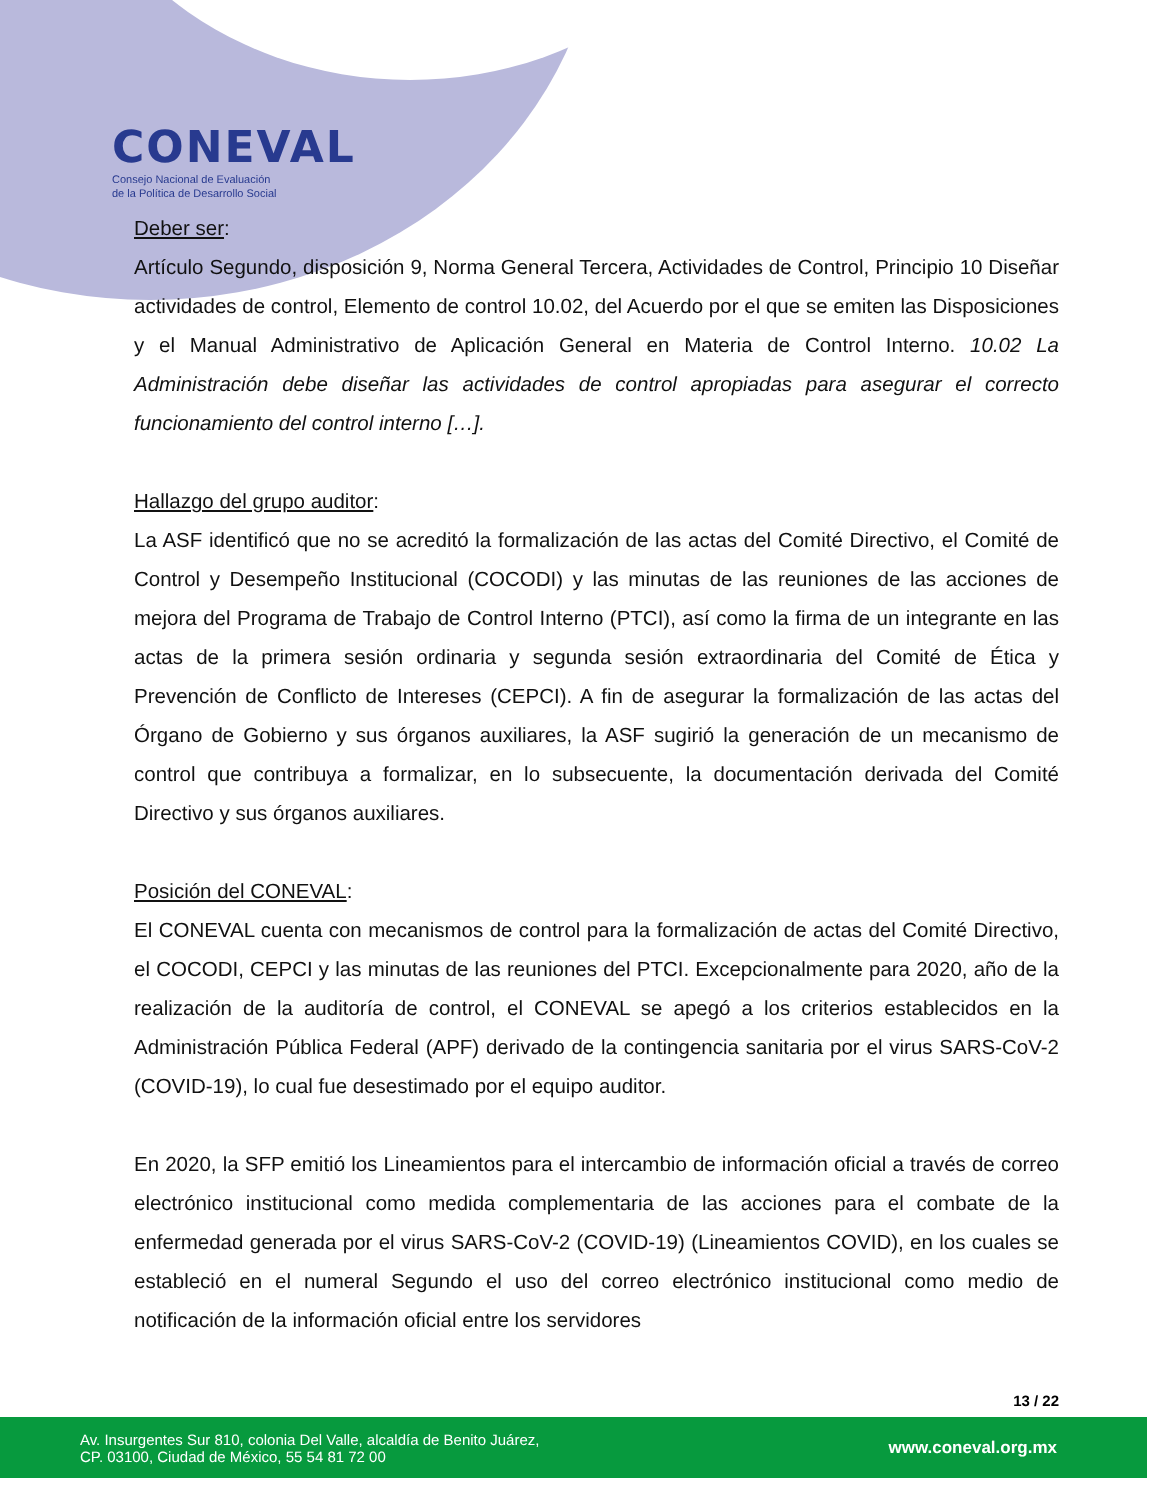CONEVAL
Consejo Nacional de Evaluación
de la Política de Desarrollo Social
Deber ser:
Artículo Segundo, disposición 9, Norma General Tercera, Actividades de Control, Principio 10 Diseñar actividades de control, Elemento de control 10.02, del Acuerdo por el que se emiten las Disposiciones y el Manual Administrativo de Aplicación General en Materia de Control Interno. 10.02 La Administración debe diseñar las actividades de control apropiadas para asegurar el correcto funcionamiento del control interno […].
Hallazgo del grupo auditor:
La ASF identificó que no se acreditó la formalización de las actas del Comité Directivo, el Comité de Control y Desempeño Institucional (COCODI) y las minutas de las reuniones de las acciones de mejora del Programa de Trabajo de Control Interno (PTCI), así como la firma de un integrante en las actas de la primera sesión ordinaria y segunda sesión extraordinaria del Comité de Ética y Prevención de Conflicto de Intereses (CEPCI). A fin de asegurar la formalización de las actas del Órgano de Gobierno y sus órganos auxiliares, la ASF sugirió la generación de un mecanismo de control que contribuya a formalizar, en lo subsecuente, la documentación derivada del Comité Directivo y sus órganos auxiliares.
Posición del CONEVAL:
El CONEVAL cuenta con mecanismos de control para la formalización de actas del Comité Directivo, el COCODI, CEPCI y las minutas de las reuniones del PTCI. Excepcionalmente para 2020, año de la realización de la auditoría de control, el CONEVAL se apegó a los criterios establecidos en la Administración Pública Federal (APF) derivado de la contingencia sanitaria por el virus SARS-CoV-2 (COVID-19), lo cual fue desestimado por el equipo auditor.
En 2020, la SFP emitió los Lineamientos para el intercambio de información oficial a través de correo electrónico institucional como medida complementaria de las acciones para el combate de la enfermedad generada por el virus SARS-CoV-2 (COVID-19) (Lineamientos COVID), en los cuales se estableció en el numeral Segundo el uso del correo electrónico institucional como medio de notificación de la información oficial entre los servidores
13 / 22
Av. Insurgentes Sur 810, colonia Del Valle, alcaldía de Benito Juárez,
CP. 03100, Ciudad de México, 55 54 81 72 00
www.coneval.org.mx